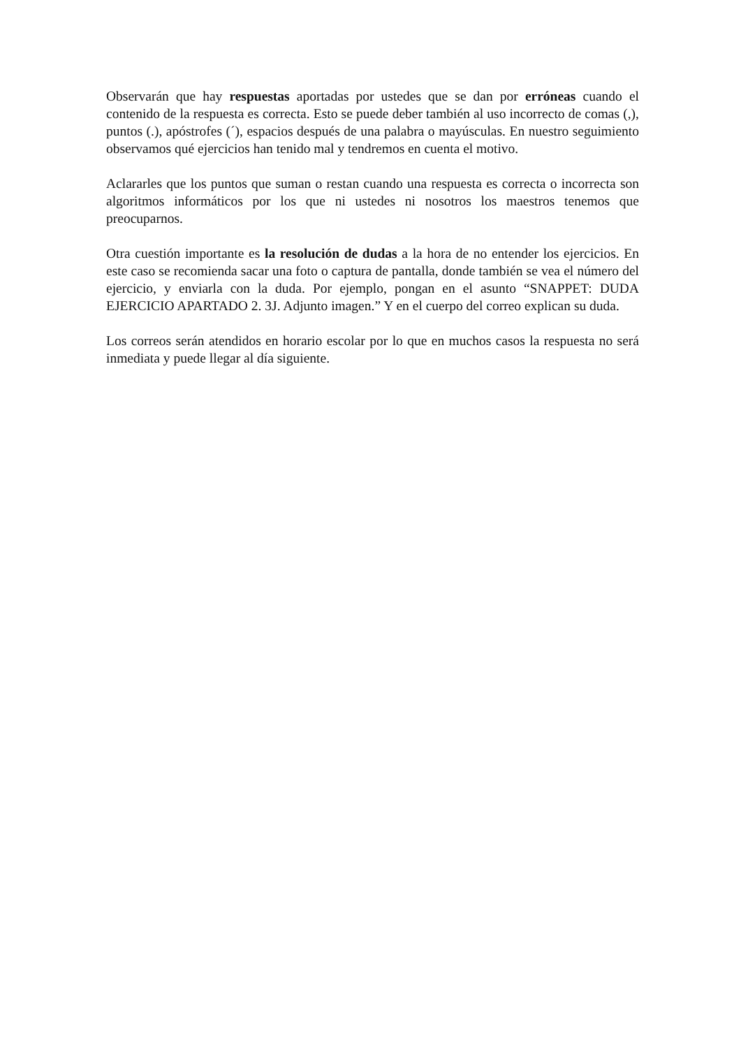Observarán que hay respuestas aportadas por ustedes que se dan por erróneas cuando el contenido de la respuesta es correcta. Esto se puede deber también al uso incorrecto de comas (,), puntos (.), apóstrofes (´), espacios después de una palabra o mayúsculas. En nuestro seguimiento observamos qué ejercicios han tenido mal y tendremos en cuenta el motivo.
Aclararles que los puntos que suman o restan cuando una respuesta es correcta o incorrecta son algoritmos informáticos por los que ni ustedes ni nosotros los maestros tenemos que preocuparnos.
Otra cuestión importante es la resolución de dudas a la hora de no entender los ejercicios. En este caso se recomienda sacar una foto o captura de pantalla, donde también se vea el número del ejercicio, y enviarla con la duda. Por ejemplo, pongan en el asunto “SNAPPET: DUDA EJERCICIO APARTADO 2. 3J. Adjunto imagen.” Y en el cuerpo del correo explican su duda.
Los correos serán atendidos en horario escolar por lo que en muchos casos la respuesta no será inmediata y puede llegar al día siguiente.